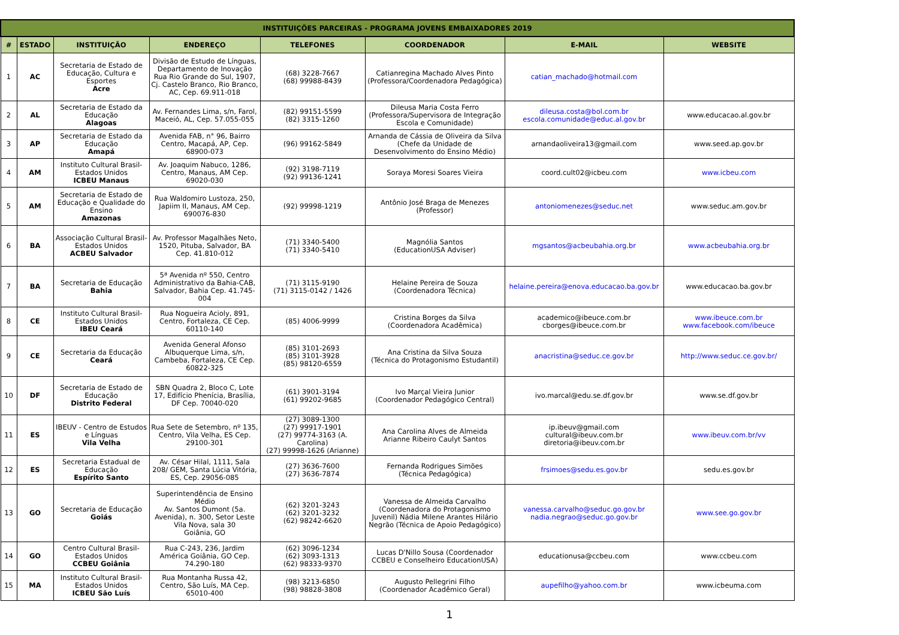| INSTITUIÇÕES PARCEIRAS - PROGRAMA JOVENS EMBAIXADORES 2019 | | | | | | | |
| --- | --- | --- | --- | --- | --- | --- | --- |
| # | ESTADO | INSTITUIÇÃO | ENDEREÇO | TELEFONES | COORDENADOR | E-MAIL | WEBSITE |
| 1 | AC | Secretaria de Estado de Educação, Cultura e Esportes Acre | Divisão de Estudo de Línguas, Departamento de Inovação Rua Rio Grande do Sul, 1907, Cj. Castelo Branco, Rio Branco, AC, Cep. 69.911-018 | (68) 3228-7667 (68) 99988-8439 | Catianregina Machado Alves Pinto (Professora/Coordenadora Pedagógica) | catian_machado@hotmail.com | |
| 2 | AL | Secretaria de Estado da Educação Alagoas | Av. Fernandes Lima, s/n, Farol, Maceió, AL, Cep. 57.055-055 | (82) 99151-5599 (82) 3315-1260 | Dileusa Maria Costa Ferro (Professora/Supervisora de Integração Escola e Comunidade) | dileusa.costa@bol.com.br escola.comunidade@educ.al.gov.br | www.educacao.al.gov.br |
| 3 | AP | Secretaria de Estado da Educação Amapá | Avenida FAB, n° 96, Bairro Centro, Macapá, AP, Cep. 68900-073 | (96) 99162-5849 | Arnanda de Cássia de Oliveira da Silva (Chefe da Unidade de Desenvolvimento do Ensino Médio) | arnandaoliveira13@gmail.com | www.seed.ap.gov.br |
| 4 | AM | Instituto Cultural Brasil-Estados Unidos ICBEU Manaus | Av. Joaquim Nabuco, 1286, Centro, Manaus, AM Cep. 69020-030 | (92) 3198-7119 (92) 99136-1241 | Soraya Moresi Soares Vieira | coord.cult02@icbeu.com | www.icbeu.com |
| 5 | AM | Secretaria de Estado de Educação e Qualidade do Ensino Amazonas | Rua Waldomiro Lustoza, 250, Japiim II, Manaus, AM Cep. 690076-830 | (92) 99998-1219 | Antônio José Braga de Menezes (Professor) | antoniomenezes@seduc.net | www.seduc.am.gov.br |
| 6 | BA | Associação Cultural Brasil-Estados Unidos ACBEU Salvador | Av. Professor Magalhães Neto, 1520, Pituba, Salvador, BA Cep. 41.810-012 | (71) 3340-5400 (71) 3340-5410 | Magnólia Santos (EducationUSA Adviser) | mgsantos@acbeubahia.org.br | www.acbeubahia.org.br |
| 7 | BA | Secretaria de Educação Bahia | 5ª Avenida nº 550, Centro Administrativo da Bahia-CAB, Salvador, Bahia Cep. 41.745-004 | (71) 3115-9190 (71) 3115-0142 / 1426 | Helaine Pereira de Souza (Coordenadora Técnica) | helaine.pereira@enova.educacao.ba.gov.br | www.educacao.ba.gov.br |
| 8 | CE | Instituto Cultural Brasil-Estados Unidos IBEU Ceará | Rua Nogueira Acioly, 891, Centro, Fortaleza, CE Cep. 60110-140 | (85) 4006-9999 | Cristina Borges da Silva (Coordenadora Acadêmica) | academico@ibeuce.com.br cborges@ibeuce.com.br | www.ibeuce.com.br www.facebook.com/ibeuce |
| 9 | CE | Secretaria da Educação Ceará | Avenida General Afonso Albuquerque Lima, s/n, Cambeba, Fortaleza, CE Cep. 60822-325 | (85) 3101-2693 (85) 3101-3928 (85) 98120-6559 | Ana Cristina da Silva Souza (Técnica do Protagonismo Estudantil) | anacristina@seduc.ce.gov.br | http://www.seduc.ce.gov.br/ |
| 10 | DF | Secretaria de Estado de Educação Distrito Federal | SBN Quadra 2, Bloco C, Lote 17, Edifício Phenícia, Brasília, DF Cep. 70040-020 | (61) 3901-3194 (61) 99202-9685 | Ivo Marçal Vieira Junior (Coordenador Pedagógico Central) | ivo.marcal@edu.se.df.gov.br | www.se.df.gov.br |
| 11 | ES | IBEUV - Centro de Estudos e Línguas Vila Velha | Rua Sete de Setembro, nº 135, Centro, Vila Velha, ES Cep. 29100-301 | (27) 3089-1300 (27) 99917-1901 (27) 99774-3163 (A. Carolina) (27) 99998-1626 (Arianne) | Ana Carolina Alves de Almeida Arianne Ribeiro Caulyt Santos | ip.ibeuv@gmail.com cultural@ibeuv.com.br diretoria@ibeuv.com.br | www.ibeuv.com.br/vv |
| 12 | ES | Secretaria Estadual de Educação Espírito Santo | Av. César Hilal, 1111, Sala 208/ GEM, Santa Lúcia Vitória, ES, Cep. 29056-085 | (27) 3636-7600 (27) 3636-7874 | Fernanda Rodrigues Simões (Técnica Pedagógica) | frsimoes@sedu.es.gov.br | sedu.es.gov.br |
| 13 | GO | Secretaria de Educação Goiás | Superintendência de Ensino Médio Av. Santos Dumont (5a. Avenida), n. 300, Setor Leste Vila Nova, sala 30 Goiânia, GO | (62) 3201-3243 (62) 3201-3232 (62) 98242-6620 | Vanessa de Almeida Carvalho (Coordenadora do Protagonismo Juvenil) Nádia Milene Arantes Hilário Negrão (Técnica de Apoio Pedagógico) | vanessa.carvalho@seduc.go.gov.br nadia.negrao@seduc.go.gov.br | www.see.go.gov.br |
| 14 | GO | Centro Cultural Brasil-Estados Unidos CCBEU Goiânia | Rua C-243, 236, Jardim América Goiânia, GO Cep. 74.290-180 | (62) 3096-1234 (62) 3093-1313 (62) 98333-9370 | Lucas D'Nillo Sousa (Coordenador CCBEU e Conselheiro EducationUSA) | educationusa@ccbeu.com | www.ccbeu.com |
| 15 | MA | Instituto Cultural Brasil-Estados Unidos ICBEU São Luís | Rua Montanha Russa 42, Centro, São Luís, MA Cep. 65010-400 | (98) 3213-6850 (98) 98828-3808 | Augusto Pellegrini Filho (Coordenador Acadêmico Geral) | aupefilho@yahoo.com.br | www.icbeuma.com |
1